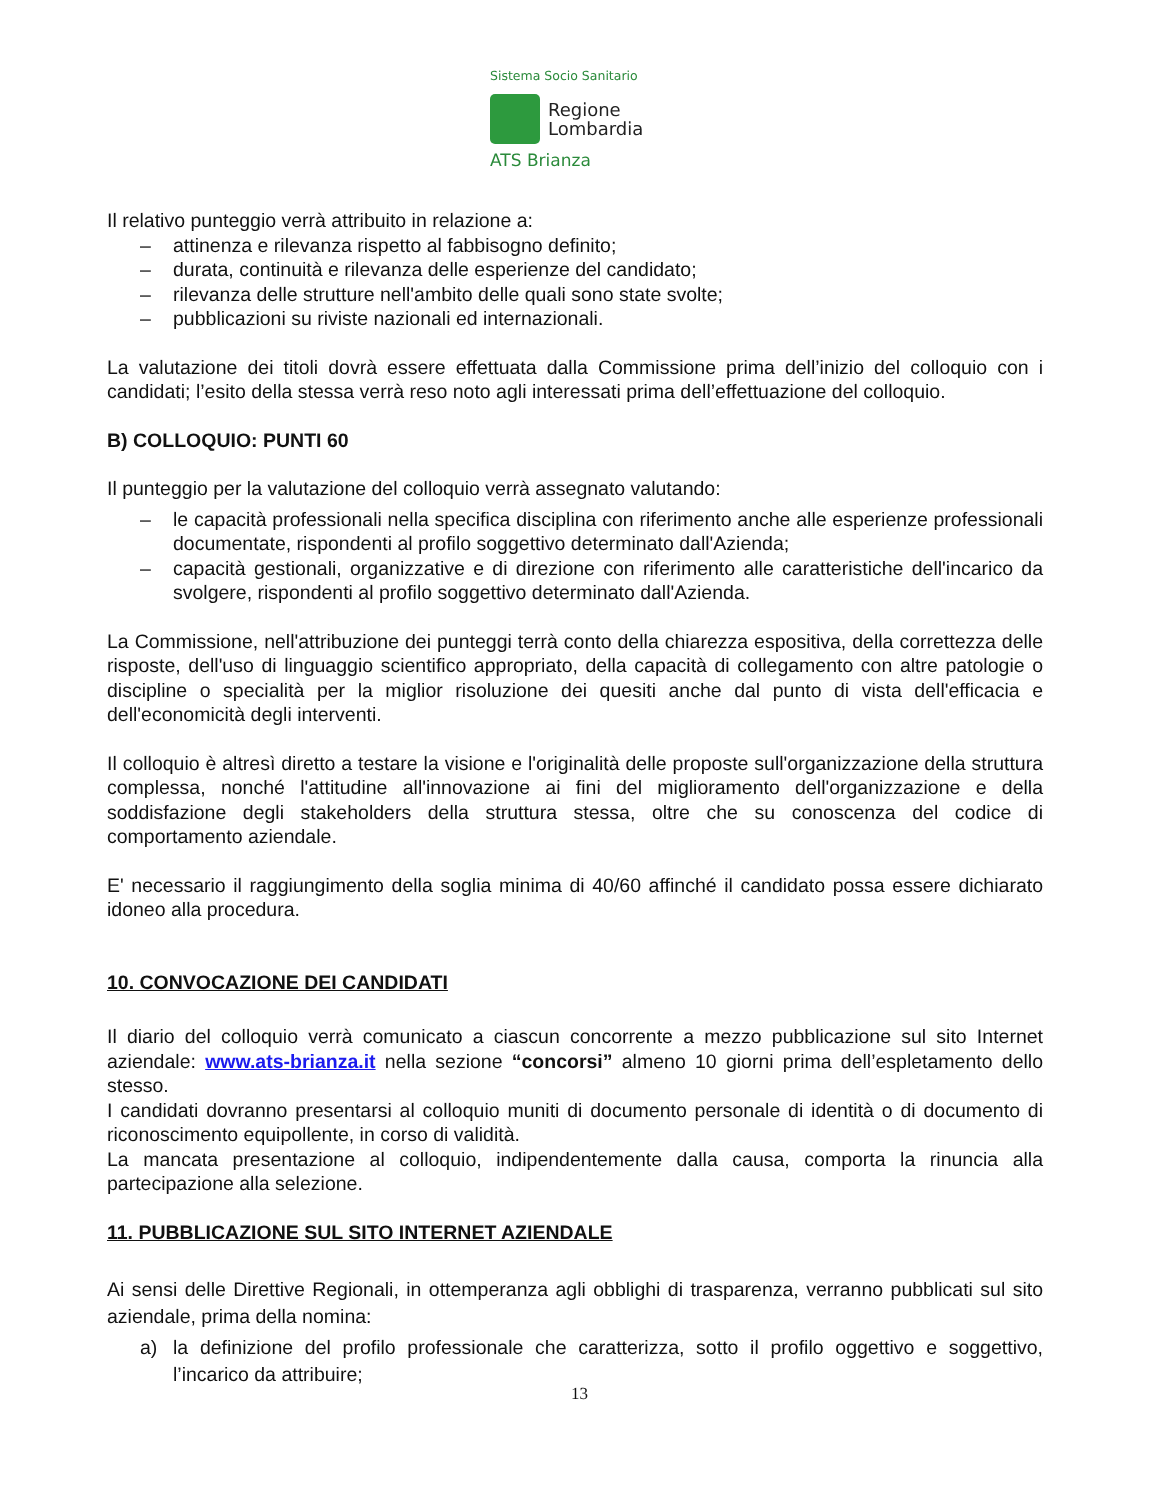Sistema Socio Sanitario
Regione
Lombardia
ATS Brianza
Il relativo punteggio verrà attribuito in relazione a:
– attinenza e rilevanza rispetto al fabbisogno definito;
– durata, continuità e rilevanza delle esperienze del candidato;
– rilevanza delle strutture nell'ambito delle quali sono state svolte;
– pubblicazioni su riviste nazionali ed internazionali.
La valutazione dei titoli dovrà essere effettuata dalla Commissione prima dell’inizio del colloquio con i candidati; l’esito della stessa verrà reso noto agli interessati prima dell’effettuazione del colloquio.
B) COLLOQUIO: PUNTI 60
Il punteggio per la valutazione del colloquio verrà assegnato valutando:
– le capacità professionali nella specifica disciplina con riferimento anche alle esperienze professionali documentate, rispondenti al profilo soggettivo determinato dall'Azienda;
– capacità gestionali, organizzative e di direzione con riferimento alle caratteristiche dell'incarico da svolgere, rispondenti al profilo soggettivo determinato dall'Azienda.
La Commissione, nell'attribuzione dei punteggi terrà conto della chiarezza espositiva, della correttezza delle risposte, dell'uso di linguaggio scientifico appropriato, della capacità di collegamento con altre patologie o discipline o specialità per la miglior risoluzione dei quesiti anche dal punto di vista dell'efficacia e dell'economicità degli interventi.
Il colloquio è altresì diretto a testare la visione e l'originalità delle proposte sull'organizzazione della struttura complessa, nonché l'attitudine all'innovazione ai fini del miglioramento dell'organizzazione e della soddisfazione degli stakeholders della struttura stessa, oltre che su conoscenza del codice di comportamento aziendale.
E' necessario il raggiungimento della soglia minima di 40/60 affinché il candidato possa essere dichiarato idoneo alla procedura.
10. CONVOCAZIONE DEI CANDIDATI
Il diario del colloquio verrà comunicato a ciascun concorrente a mezzo pubblicazione sul sito Internet aziendale: www.ats-brianza.it nella sezione “concorsi” almeno 10 giorni prima dell’espletamento dello stesso.
I candidati dovranno presentarsi al colloquio muniti di documento personale di identità o di documento di riconoscimento equipollente, in corso di validità.
La mancata presentazione al colloquio, indipendentemente dalla causa, comporta la rinuncia alla partecipazione alla selezione.
11. PUBBLICAZIONE SUL SITO INTERNET AZIENDALE
Ai sensi delle Direttive Regionali, in ottemperanza agli obblighi di trasparenza, verranno pubblicati sul sito aziendale, prima della nomina:
a) la definizione del profilo professionale che caratterizza, sotto il profilo oggettivo e soggettivo, l’incarico da attribuire;
13